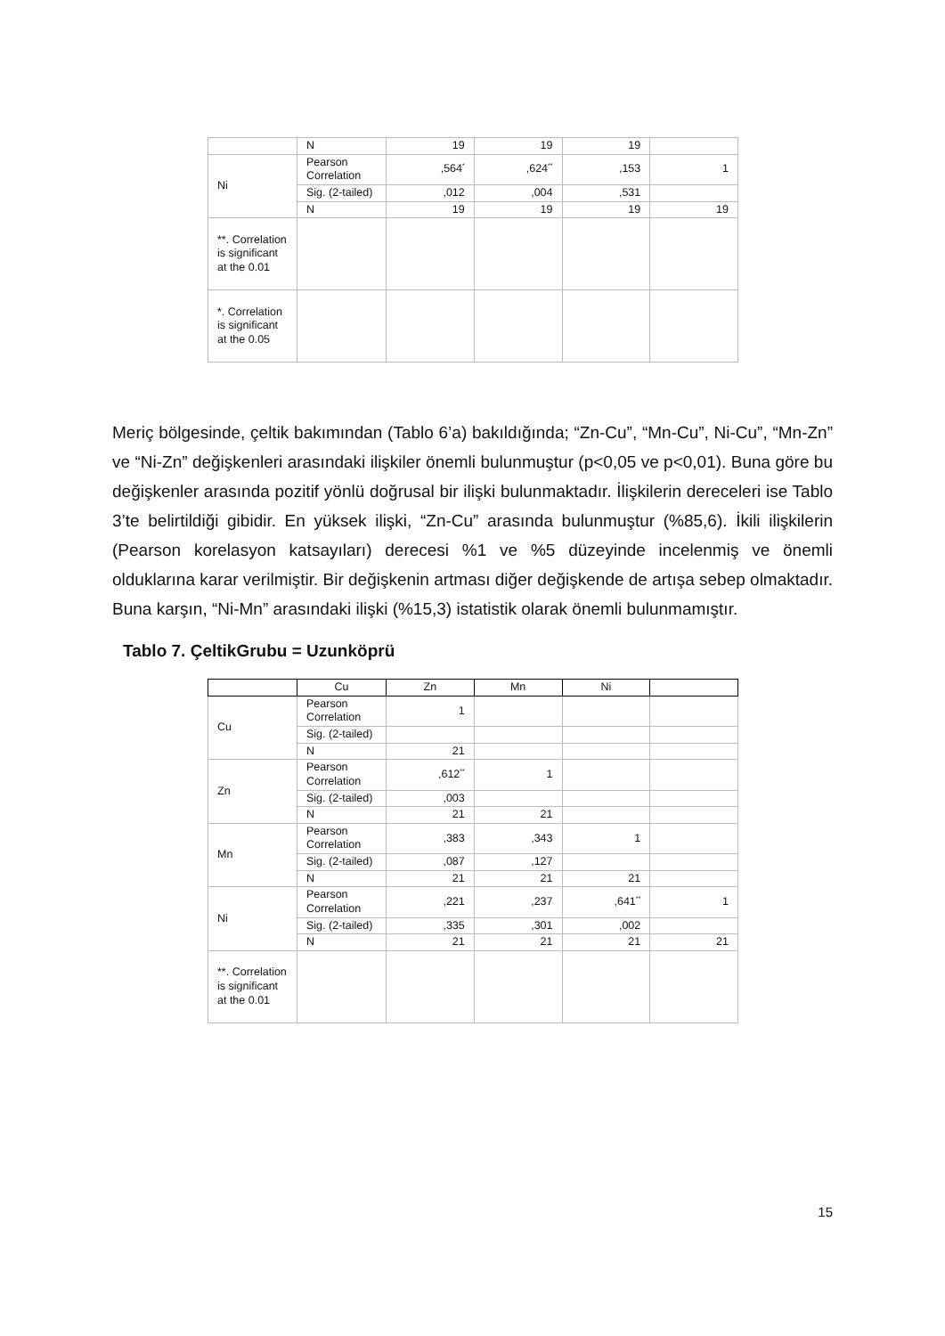| | N | 19 | 19 | 19 | |
| Ni | Pearson Correlation | ,564<sup>*</sup> | ,624<sup>**</sup> | ,153 | 1 |
| | Sig. (2-tailed) | ,012 | ,004 | ,531 | |
| | N | 19 | 19 | 19 | 19 |
| **. Correlation is significant at the 0.01 | | | | | |
| *. Correlation is significant at the 0.05 | | | | | |
Meriç bölgesinde, çeltik bakımından (Tablo 6’a) bakıldığında; “Zn-Cu”, “Mn-Cu”, Ni-Cu”, “Mn-Zn” ve “Ni-Zn” değişkenleri arasındaki ilişkiler önemli bulunmuştur (p<0,05 ve p<0,01). Buna göre bu değişkenler arasında pozitif yönlü doğrusal bir ilişki bulunmaktadır. İlişkilerin dereceleri ise Tablo 3’te belirtildiği gibidir. En yüksek ilişki, “Zn-Cu” arasında bulunmuştur (%85,6). İkili ilişkilerin (Pearson korelasyon katsayıları) derecesi %1 ve %5 düzeyinde incelenmiş ve önemli olduklarına karar verilmiştir. Bir değişkenin artması diğer değişkende de artışa sebep olmaktadır. Buna karşın, “Ni-Mn” arasındaki ilişki (%15,3) istatistik olarak önemli bulunmamıştır.
Tablo 7. ÇeltikGrubu = Uzunköprü
| | Cu | Zn | Mn | Ni | |
| Cu | Pearson Correlation | 1 | | | |
| | Sig. (2-tailed) | | | | |
| | N | 21 | | | |
| Zn | Pearson Correlation | ,612<sup>**</sup> | 1 | | |
| | Sig. (2-tailed) | ,003 | | | |
| | N | 21 | 21 | | |
| Mn | Pearson Correlation | ,383 | ,343 | 1 | |
| | Sig. (2-tailed) | ,087 | ,127 | | |
| | N | 21 | 21 | 21 | |
| Ni | Pearson Correlation | ,221 | ,237 | ,641<sup>**</sup> | 1 |
| | Sig. (2-tailed) | ,335 | ,301 | ,002 | |
| | N | 21 | 21 | 21 | 21 |
| **. Correlation is significant at the 0.01 | | | | | |
15